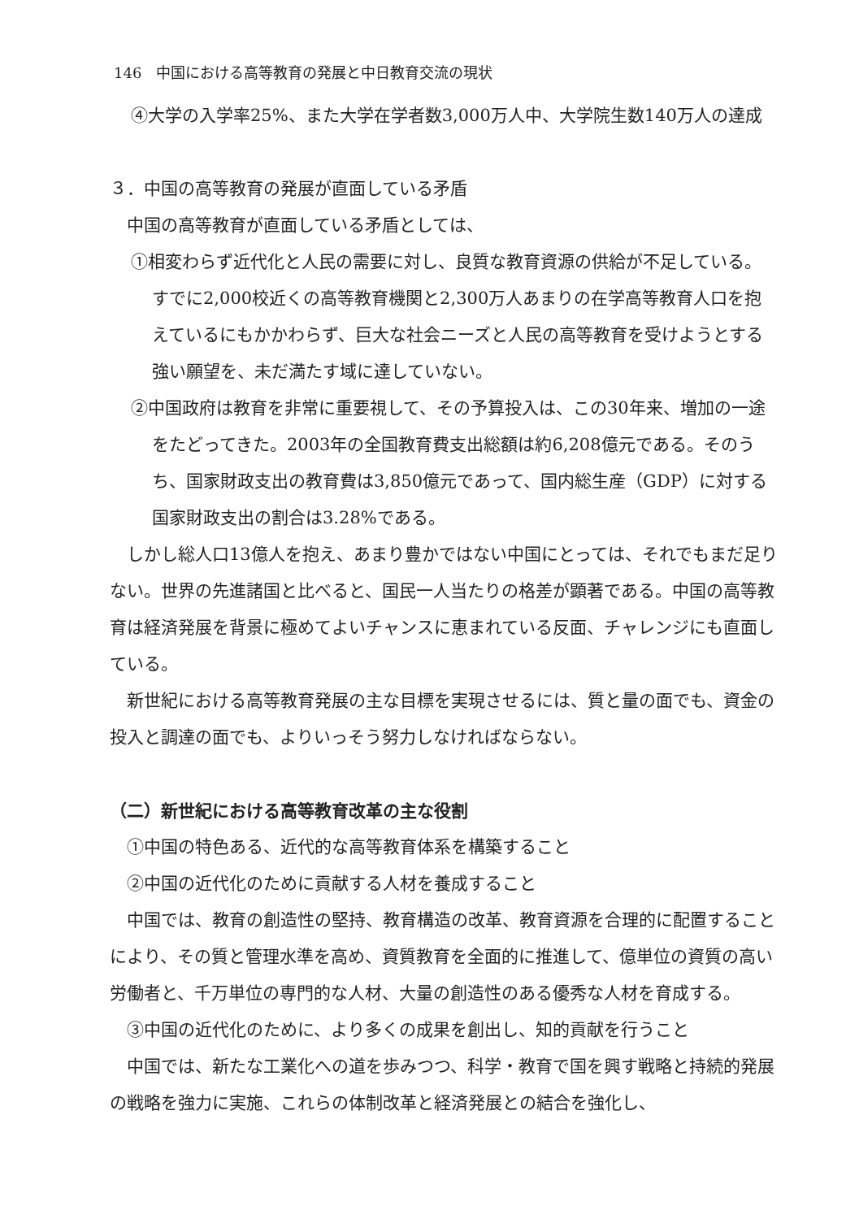146　中国における高等教育の発展と中日教育交流の現状
④大学の入学率25%、また大学在学者数3,000万人中、大学院生数140万人の達成
３．中国の高等教育の発展が直面している矛盾
中国の高等教育が直面している矛盾としては、
①相変わらず近代化と人民の需要に対し、良質な教育資源の供給が不足している。すでに2,000校近くの高等教育機関と2,300万人あまりの在学高等教育人口を抱えているにもかかわらず、巨大な社会ニーズと人民の高等教育を受けようとする強い願望を、未だ満たす域に達していない。
②中国政府は教育を非常に重要視して、その予算投入は、この30年来、増加の一途をたどってきた。2003年の全国教育費支出総額は約6,208億元である。そのうち、国家財政支出の教育費は3,850億元であって、国内総生産（GDP）に対する国家財政支出の割合は3.28%である。
しかし総人口13億人を抱え、あまり豊かではない中国にとっては、それでもまだ足りない。世界の先進諸国と比べると、国民一人当たりの格差が顕著である。中国の高等教育は経済発展を背景に極めてよいチャンスに恵まれている反面、チャレンジにも直面している。
新世紀における高等教育発展の主な目標を実現させるには、質と量の面でも、資金の投入と調達の面でも、よりいっそう努力しなければならない。
（二）新世紀における高等教育改革の主な役割
①中国の特色ある、近代的な高等教育体系を構築すること
②中国の近代化のために貢献する人材を養成すること
中国では、教育の創造性の堅持、教育構造の改革、教育資源を合理的に配置することにより、その質と管理水準を高め、資質教育を全面的に推進して、億単位の資質の高い労働者と、千万単位の専門的な人材、大量の創造性のある優秀な人材を育成する。
③中国の近代化のために、より多くの成果を創出し、知的貢献を行うこと
中国では、新たな工業化への道を歩みつつ、科学・教育で国を興す戦略と持続的発展の戦略を強力に実施、これらの体制改革と経済発展との結合を強化し、